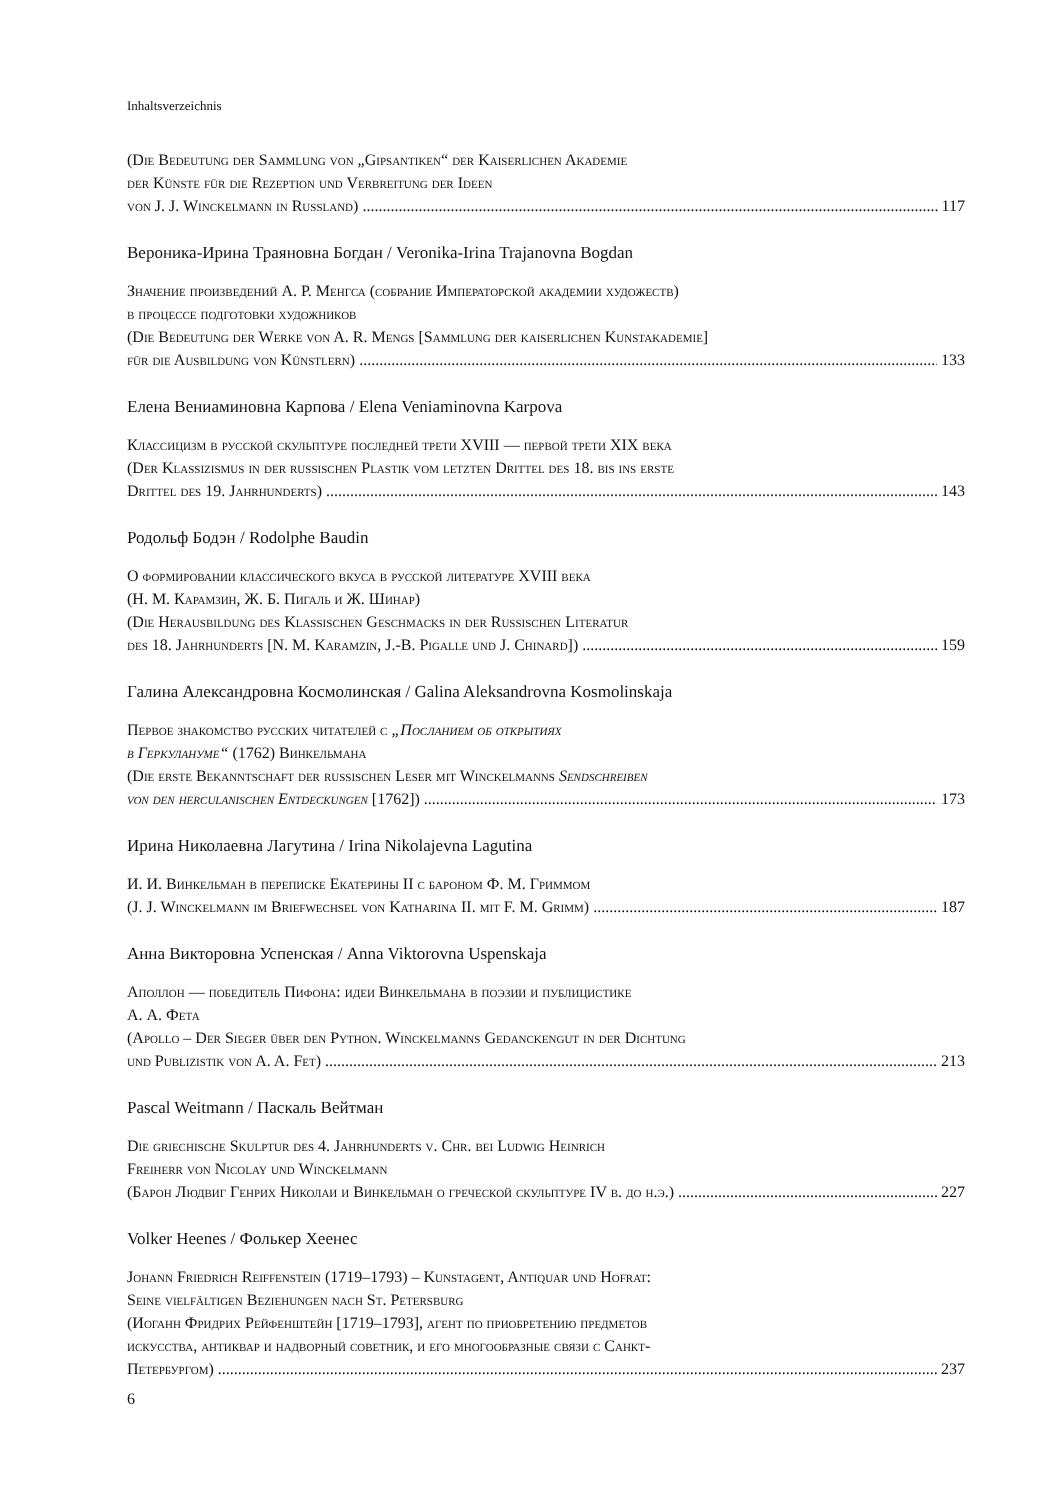Inhaltsverzeichnis
(Die Bedeutung der Sammlung von „Gipsantiken“ der Kaiserlichen Akademie
der Künste für die Rezeption und Verbreitung der Ideen
von J. J. Winckelmann in Russland) 117
Вероника-Ирина Траяновна Богдан / Veronika-Irina Trajanovna Bogdan
Значение произведений А. Р. Менгса (собрание Императорской академии художеств)
в процессе подготовки художников
(Die Bedeutung der Werke von A. R. Mengs [Sammlung der kaiserlichen Kunstakademie]
für die Ausbildung von Künstlern) 133
Елена Вениаминовна Карпова / Elena Veniaminovna Karpova
Классицизм в русской скульптуре последней трети XVIII — первой трети XIX века
(Der Klassizismus in der russischen Plastik vom letzten Drittel des 18. bis ins erste
Drittel des 19. Jahrhunderts) 143
Родольф Бодэн / Rodolphe Baudin
О формировании классического вкуса в русской литературе XVIII века
(Н. М. Карамзин, Ж. Б. Пигаль и Ж. Шинар)
(Die Herausbildung des Klassischen Geschmacks in der Russischen Literatur
des 18. Jahrhunderts [N. M. Karamzin, J.-B. Pigalle und J. Chinard]) 159
Галина Александровна Космолинская / Galina Aleksandrovna Kosmolinskaja
Первое знакомство русских читателей с „Посланием об открытиях
в Геркулануме“ (1762) Винкельмана
(Die erste Bekanntschaft der russischen Leser mit Winckelmanns Sendschreiben
von den herculanischen Entdeckungen [1762]) 173
Ирина Николаевна Лагутина / Irina Nikolajevna Lagutina
И. И. Винкельман в переписке Екатерины II с бароном Ф. М. Гриммом
(J. J. Winckelmann im Briefwechsel von Katharina II. mit F. M. Grimm) 187
Анна Викторовна Успенская / Anna Viktorovna Uspenskaja
Аполлон — победитель Пифона: идеи Винкельмана в поэзии и публицистике
А. А. Фета
(Apollo – Der Sieger über den Python. Winckelmanns Gedanckengut in der Dichtung
und Publizistik von A. A. Fet) 213
Pascal Weitmann / Паскаль Вейтман
Die griechische Skulptur des 4. Jahrhunderts v. Chr. bei Ludwig Heinrich
Freiherr von Nicolay und Winckelmann
(Барон Людвиг Генрих Николаи и Винкельман о греческой скульптуре IV в. до н.э.) 227
Volker Heenes / Фолькер Хеенес
Johann Friedrich Reiffenstein (1719–1793) – Kunstagent, Antiquar und Hofrat:
Seine vielfältigen Beziehungen nach St. Petersburg
(Иоганн Фридрих Рейфенштейн [1719–1793], агент по приобретению предметов
искусства, антиквар и надворный советник, и его многообразные связи с Санкт-
Петербургом) 237
6